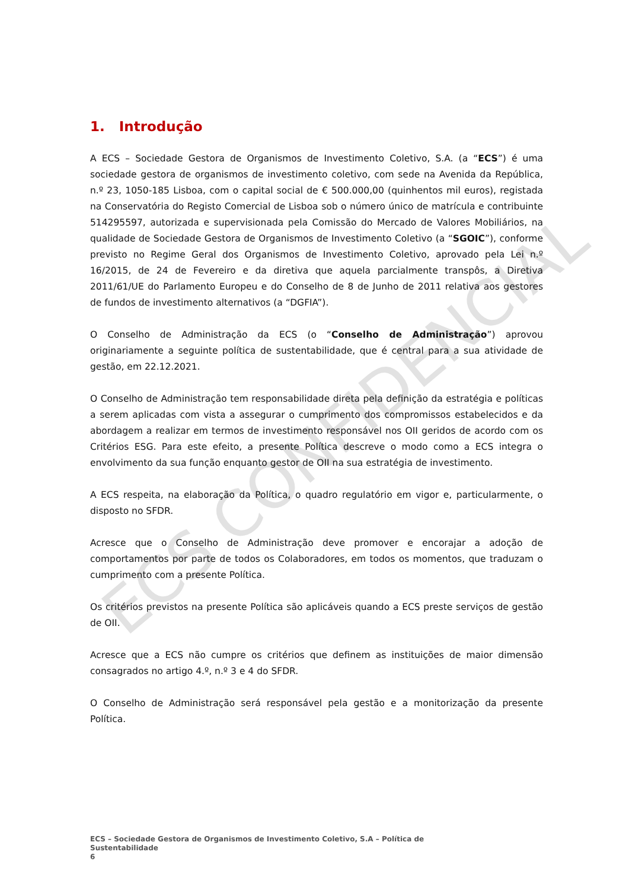1. Introdução
A ECS – Sociedade Gestora de Organismos de Investimento Coletivo, S.A. (a “ECS”) é uma sociedade gestora de organismos de investimento coletivo, com sede na Avenida da República, n.º 23, 1050-185 Lisboa, com o capital social de € 500.000,00 (quinhentos mil euros), registada na Conservatória do Registo Comercial de Lisboa sob o número único de matrícula e contribuinte 514295597, autorizada e supervisionada pela Comissão do Mercado de Valores Mobiliários, na qualidade de Sociedade Gestora de Organismos de Investimento Coletivo (a “SGOIC”), conforme previsto no Regime Geral dos Organismos de Investimento Coletivo, aprovado pela Lei n.º 16/2015, de 24 de Fevereiro e da diretiva que aquela parcialmente transpôs, a Diretiva 2011/61/UE do Parlamento Europeu e do Conselho de 8 de Junho de 2011 relativa aos gestores de fundos de investimento alternativos (a “DGFIA”).
O Conselho de Administração da ECS (o “Conselho de Administração”) aprovou originariamente a seguinte política de sustentabilidade, que é central para a sua atividade de gestão, em 22.12.2021.
O Conselho de Administração tem responsabilidade direta pela definição da estratégia e políticas a serem aplicadas com vista a assegurar o cumprimento dos compromissos estabelecidos e da abordagem a realizar em termos de investimento responsável nos OII geridos de acordo com os Critérios ESG. Para este efeito, a presente Política descreve o modo como a ECS integra o envolvimento da sua função enquanto gestor de OII na sua estratégia de investimento.
A ECS respeita, na elaboração da Política, o quadro regulatório em vigor e, particularmente, o disposto no SFDR.
Acresce que o Conselho de Administração deve promover e encorajar a adoção de comportamentos por parte de todos os Colaboradores, em todos os momentos, que traduzam o cumprimento com a presente Política.
Os critérios previstos na presente Política são aplicáveis quando a ECS preste serviços de gestão de OII.
Acresce que a ECS não cumpre os critérios que definem as instituições de maior dimensão consagrados no artigo 4.º, n.º 3 e 4 do SFDR.
O Conselho de Administração será responsável pela gestão e a monitorização da presente Política.
ECS – Sociedade Gestora de Organismos de Investimento Coletivo, S.A – Política de Sustentabilidade
6
ECS CONFIDENCIAL